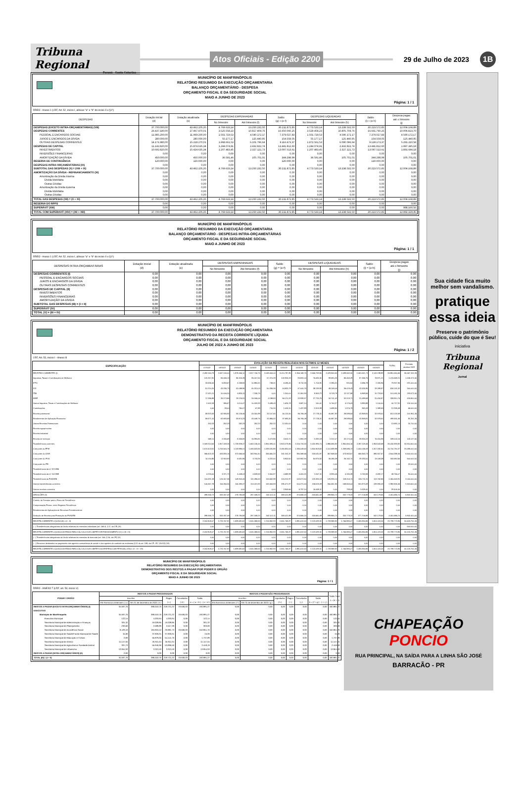Tribuna Regional
Paraná - Santa Catarina
Atos Oficiais - Edição 2200
29 de Julho de 2023
1B
MUNICÍPIO DE MANFRINÓPOLIS
RELATÓRIO RESUMIDO DA EXECUÇÃO ORÇAMENTARIA
BALANÇO ORÇAMENTÁRIO - DESPESA
ORÇAMENTO FISCAL E DA SEGURIDADE SOCIAL
MAIO A JUNHO DE 2023
Página: 1 / 1
RREO - Anexo 1 (LRF, Art. 52, inciso I, alíneas "a" e "b" do inciso II e §1º)
| DESPESAS | Dotação inicial (d) | Dotação atualizada (e) | DESPESAS EMPENHADAS | | Saldo (g) = (e-f) | DESPESAS LIQUIDADAS | | Saldo (i) = (e-h) | Despesa pagas até o bimestre (j) |
| --- | --- | --- | --- | --- | --- | --- | --- | --- | --- |
| | | | No bimestre | Até bimestre (f) | | No bimestre | Até bimestre (h) | | |
| DESPESAS (EXCETO INTRA-ORÇAMENTÁRIAS) (VIII) | 37.700.000,00 | 43.462.105,35 | 4.769.633,14 | 13.250.232,50 | 30.211.872,85 | 4.773.533,14 | 13.238.532,50 | 30.223.572,85 | 12.004.168,89 |
| DESPESAS CORRENTES | 26.437.180,00 | 27.467.470,01 | 3.525.558,23 | 10.817.409,76 | 16.650.060,25 | 3.529.458,23 | 10.805.709,76 | 16.661.760,25 | 10.006.823,70 |
| PESSOAL E ENCARGOS SOCIAIS | 11.985.200,00 | 11.969.200,00 | 1.501.719,53 | 4.590.172,17 | 7.379.027,83 | 1.501.719,53 | 4.590.172,17 | 7.379.027,83 | 4.590.172,17 |
| JUROS E ENCARGOS DA DÍVIDA | 280.000,00 | 280.000,00 | 55.177,17 | 125.440,95 | 154.559,05 | 55.177,17 | 125.440,95 | 154.559,05 | 125.440,95 |
| OUTRAS DESPESAS CORRENTES | 14.171.980,00 | 15.218.270,01 | 1.968.661,53 | 6.101.796,64 | 9.116.473,37 | 1.972.561,53 | 6.090.096,64 | 9.128.173,37 | 5.291.210,58 |
| DESPESAS DE CAPITAL | 11.142.820,00 | 15.874.635,34 | 1.244.074,91 | 2.432.822,74 | 13.441.812,60 | 1.244.074,91 | 2.432.822,74 | 13.441.812,60 | 1.997.345,19 |
| INVESTIMENTOS | 10.692.820,00 | 15.424.635,34 | 1.207.483,45 | 2.327.121,73 | 13.097.513,61 | 1.207.483,45 | 2.327.121,73 | 13.097.513,61 | 1.891.644,18 |
| INVERSÕES FINANCEIRAS | 0,00 | 0,00 | 0,00 | 0,00 | 0,00 | 0,00 | 0,00 | 0,00 | 0,00 |
| AMORTIZAÇÃO DA DÍVIDA | 450.000,00 | 450.000,00 | 36.591,46 | 105.701,01 | 344.298,99 | 36.591,46 | 105.701,01 | 344.298,99 | 105.701,01 |
| RESERVA DE CONTINGÊNCIA | 120.000,00 | 120.000,00 | 0,00 | 0,00 | 120.000,00 | 0,00 | 0,00 | 120.000,00 | 0,00 |
| DESPESAS INTRA-ORÇAMENTÁRIAS (IX) | 0,00 | 0,00 | 0,00 | 0,00 | 0,00 | 0,00 | 0,00 | 0,00 | 0,00 |
| SUBTOTAL DAS DESPESAS (X) = (VIII + IX) | 37.700.000,00 | 43.462.105,35 | 4.769.633,14 | 13.250.232,50 | 30.211.872,85 | 4.773.533,14 | 13.238.532,50 | 30.223.572,85 | 12.004.168,89 |
| AMORTIZAÇÃO DA DÍVIDA - REFINANCIAMENTO (XI) | 0,00 | 0,00 | 0,00 | 0,00 | 0,00 | 0,00 | 0,00 | 0,00 | 0,00 |
| Amortização da Dívida Interna | 0,00 | 0,00 | 0,00 | 0,00 | 0,00 | 0,00 | 0,00 | 0,00 | 0,00 |
| Dívida Mobiliária | 0,00 | 0,00 | 0,00 | 0,00 | 0,00 | 0,00 | 0,00 | 0,00 | 0,00 |
| Outras Dívidas | 0,00 | 0,00 | 0,00 | 0,00 | 0,00 | 0,00 | 0,00 | 0,00 | 0,00 |
| Amortização da Dívida Externa | 0,00 | 0,00 | 0,00 | 0,00 | 0,00 | 0,00 | 0,00 | 0,00 | 0,00 |
| Dívida Mobiliária | 0,00 | 0,00 | 0,00 | 0,00 | 0,00 | 0,00 | 0,00 | 0,00 | 0,00 |
| Outras Dívidas | 0,00 | 0,00 | 0,00 | 0,00 | 0,00 | 0,00 | 0,00 | 0,00 | 0,00 |
| TOTAL DAS DESPESAS (XII) = (X + XI) | 37.700.000,00 | 43.462.105,35 | 4.769.633,14 | 13.250.232,50 | 30.211.872,85 | 4.773.533,14 | 13.238.532,50 | 30.223.572,85 | 12.004.168,89 |
| RESERVA DO RPPS | 0,00 | 0,00 | 0,00 | 0,00 | 0,00 | 0,00 | 0,00 | 0,00 | 0,00 |
| SUPERÁVIT (XIII) | 0,00 | 0,00 | 0,00 | 0,00 | 0,00 | 0,00 | 0,00 | 0,00 | 988.160,56 |
| TOTAL COM SUPERAVIT (XIV) = (XII + XIII) | 37.700.000,00 | 43.462.105,35 | 4.769.633,14 | 13.250.232,50 | 30.211.872,85 | 4.773.533,14 | 13.238.532,50 | 30.223.572,85 | 12.992.329,45 |
MUNICÍPIO DE MANFRINÓPOLIS
RELATÓRIO RESUMIDO DA EXECUÇÃO ORÇAMENTARIA
BALANÇO ORÇAMENTÁRIO - DESPESAS INTRA-ORÇAMENTÁRIAS
ORÇAMENTO FISCAL E DA SEGURIDADE SOCIAL
MAIO A JUNHO DE 2023
Página: 1 / 1
RREO - Anexo 1 (LRF, Art. 52, inciso I, alíneas "a" e "b" do inciso II e §1º)
| DESPESAS INTRA-ORÇAMENTÁRIAS | Dotação inicial (d) | Dotação atualizada (e) | DESPESAS EMPENHADAS | | Saldo (g) = (e-f) | DESPESAS LIQUIDADAS | | Saldo (i) = (e-h) | Despesa pagas até o bimestre (j) |
| --- | --- | --- | --- | --- | --- | --- | --- | --- | --- |
| | | | No bimestre | Até bimestre (f) | | No bimestre | Até bimestre (h) | | |
| DESPESAS CORRENTES (I) | 0,00 | 0,00 | 0,00 | 0,00 | 0,00 | 0,00 | 0,00 | 0,00 | 0,00 |
| PESSOAL E ENCARGOS SOCIAIS | 0,00 | 0,00 | 0,00 | 0,00 | 0,00 | 0,00 | 0,00 | 0,00 | 0,00 |
| JUROS E ENCARGOS DA DÍVIDA | 0,00 | 0,00 | 0,00 | 0,00 | 0,00 | 0,00 | 0,00 | 0,00 | 0,00 |
| OUTRAS DESPESAS CORRENTES | 0,00 | 0,00 | 0,00 | 0,00 | 0,00 | 0,00 | 0,00 | 0,00 | 0,00 |
| DESPESAS DE CAPITAL (II) | 0,00 | 0,00 | 0,00 | 0,00 | 0,00 | 0,00 | 0,00 | 0,00 | 0,00 |
| INVESTIMENTOS | 0,00 | 0,00 | 0,00 | 0,00 | 0,00 | 0,00 | 0,00 | 0,00 | 0,00 |
| INVERSÕES FINANCEIRAS | 0,00 | 0,00 | 0,00 | 0,00 | 0,00 | 0,00 | 0,00 | 0,00 | 0,00 |
| AMORTIZAÇÃO DA DÍVIDA | 0,00 | 0,00 | 0,00 | 0,00 | 0,00 | 0,00 | 0,00 | 0,00 | 0,00 |
| SUBTOTAL DAS DESPESAS (III) = (I + II) | 0,00 | 0,00 | 0,00 | 0,00 | 0,00 | 0,00 | 0,00 | 0,00 | 0,00 |
| SUPERÁVIT (IV) | 0,00 | 0,00 | 0,00 | 0,00 | 0,00 | 0,00 | 0,00 | 0,00 | 0,00 |
| TOTAL (V) = (III + IV) | 0,00 | 0,00 | 0,00 | 0,00 | 0,00 | 0,00 | 0,00 | 0,00 | 0,00 |
MUNICÍPIO DE MANFRINÓPOLIS
RELATÓRIO RESUMIDO DA EXECUÇÃO ORÇAMENTARIA
DEMONSTRATIVO DA RECEITA CORRENTE LÍQUIDA
ORÇAMENTO FISCAL E DA SEGURIDADE SOCIAL
JULHO DE 2022 A JUNHO DE 2023
Página: 1 / 2
LRF, Art. 53, inciso I - Anexo III
| ESPECIFICAÇÃO | EVOLUÇÃO DA RECEITA REALIZADA NOS ÚLTIMOS 12 MESES | | | | | | | | | | | | TOTAL | Previsão atualiza 2023 |
| --- | --- | --- | --- | --- | --- | --- | --- | --- | --- | --- | --- | --- | --- | --- |
| | 07/2022 | 08/2022 | 09/2022 | 10/2022 | 11/2022 | 12/2022 | 01/2023 | 02/2023 | 03/2023 | 04/2023 | 05/2023 | 06/2023 | | |
| RECEITAS CORRENTES (I) | 2.492.164,79 | 2.057.105,00 | 1.878.466,10 | 1.817.706,75 | 2.048.054,04 | 3.010.787,85 | 2.256.168,76 | 2.556.759,80 | 2.029.844,64 | 2.099.662,30 | 2.461.541,73 | 2.143.198,89 | 26.851.460,65 | 36.467.151,26 |
| Impostos, Taxas e Contribuições de Melhoria | 122.257,81 | 84.636,13 | 86.315,28 | 95.207,64 | 57.370,29 | 109.926,23 | 93.591,04 | 76.084,31 | 99.590,23 | 85.463,29 | 87.355,75 | 78.871,21 | 1.076.669,21 | 1.245.472,40 |
| IPTU | 33.696,44 | 5.833,67 | 4.158,84 | 10.884,41 | 738,41 | 6.096,44 | 8.712,25 | 1.706,91 | 2.286,31 | 920,54 | 2.586,78 | 2.326,96 | 79.947,96 | 221.000,00 |
| ISS | 51.210,20 | 43.235,73 | 51.088,95 | 40.313,03 | 50.335,26 | 44.833,79 | 47.000,75 | 38.139,92 | 48.148,44 | 36.019,43 | 42.525,95 | 33.289,87 | 526.141,32 | 300.000,00 |
| ITBI | 17.621,11 | 10.006,20 | 6.826,11 | 7.245,75 | 0,00 | 1.200,00 | 11.361,93 | 8.363,72 | 8.709,79 | 12.127,58 | 6.869,56 | 10.719,51 | 101.051,26 | 192.572,40 |
| IRRF | 17.286,88 | 25.173,86 | 19.126,91 | 26.346,06 | 4.198,53 | 56.170,22 | 22.928,97 | 27.733,75 | 34.701,42 | 32.219,71 | 31.489,58 | 31.434,87 | 328.810,76 | 415.800,00 |
| Outros Impostos, Taxas e Contribuições de Melhoria | 2.443,18 | 386,67 | 5.114,47 | 10.418,39 | 2.098,09 | 1.625,78 | 3.587,14 | 140,01 | 5.744,27 | 4.176,03 | 3.883,88 | 1.100,00 | 40.717,91 | 116.100,00 |
| Contribuições | 0,00 | 28,00 | 750,07 | 67,88 | 710,24 | 1.034,10 | 1.437,89 | 2.203,39 | 1.698,50 | 1.976,79 | 962,09 | 1.389,53 | 12.258,48 | 66.000,00 |
| Receita patrimonial | 59.923,33 | 62.945,92 | 54.126,46 | 44.300,98 | 32.107,64 | 50.113,30 | 36.765,08 | 27.725,11 | 40.687,92 | 28.598,53 | 42.859,81 | 32.978,51 | 513.132,59 | 101.951,26 |
| Rendimentos de Aplicação Financeira | 59.671,10 | 62.693,69 | 53.874,23 | 44.048,75 | 31.855,42 | 37.693,30 | 36.765,08 | 27.725,11 | 40.687,92 | 28.598,53 | 42.859,81 | 32.978,51 | 499.451,45 | 81.251,26 |
| Outras Receitas Patrimoniais | 252,23 | 252,23 | 252,23 | 252,23 | 252,22 | 12.420,00 | 0,00 | 0,00 | 0,00 | 0,00 | 0,00 | 0,00 | 13.681,14 | 20.700,00 |
| Receita agropecuária | 0,00 | 0,00 | 0,00 | 0,00 | 0,00 | 0,00 | 0,00 | 0,00 | 0,00 | 0,00 | 0,00 | 0,00 | 0,00 | 0,00 |
| Receita industrial | 0,00 | 0,00 | 0,00 | 0,00 | 0,00 | 0,00 | 0,00 | 0,00 | 0,00 | 0,00 | 0,00 | 0,00 | 0,00 | 0,00 |
| Receita de serviços | 669,11 | 2.245,69 | 8.345,82 | 15.994,81 | 3.472,86 | 3.524,70 | 1.853,29 | 2.282,18 | 2.212,07 | 32.170,44 | 39.815,22 | 76.415,96 | 189.002,15 | 143.127,60 |
| Transferências correntes | 2.309.314,54 | 1.907.249,26 | 1.728.928,47 | 1.662.135,44 | 1.954.393,01 | 2.843.279,86 | 2.116.724,32 | 2.431.995,70 | 1.885.655,92 | 1.950.654,16 | 2.287.119,46 | 1.953.543,68 | 25.030.993,82 | 34.910.600,00 |
| Cota parte do FPM | 1.674.403,51 | 1.216.544,75 | 1.119.886,01 | 1.065.533,65 | 1.339.181,85 | 2.080.820,06 | 1.335.008,62 | 1.800.909,52 | 1.101.698,98 | 1.259.585,72 | 1.400.035,09 | 1.307.182,61 | 16.700.790,37 | 23.485.000,00 |
| Cota parte do ICMS | 365.602,22 | 433.825,16 | 372.666,06 | 362.900,40 | 346.660,22 | 341.241,37 | 390.368,65 | 318.030,97 | 357.568,53 | 373.963,57 | 455.553,73 | 385.907,57 | 4.504.288,45 | 6.500.000,00 |
| Cota parte do IPVA | 10.016,85 | 12.943,93 | 6.631,85 | 3.743,25 | 6.222,40 | 5.843,50 | 142.962,90 | 50.875,52 | 36.086,28 | 26.162,70 | 29.183,00 | 13.008,38 | 343.680,56 | 500.000,00 |
| Cota parte do ITR | 0,00 | 0,00 | 0,00 | 0,00 | 0,00 | 0,00 | 0,00 | 0,00 | 0,00 | 0,00 | 0,00 | 0,00 | 0,00 | 22.000,00 |
| Transferências da LC 87/1996 | 0,00 | 0,00 | 0,00 | 0,00 | 0,00 | 0,00 | 0,00 | 0,00 | 0,00 | 0,00 | 0,00 | 0,00 | 0,00 | 0,00 |
| Transferências da LC 61/1989 | 4.233,00 | 3.371,72 | 4.448,03 | 4.539,59 | 3.300,97 | 4.689,99 | 4.441,21 | 3.167,11 | 3.925,05 | 4.184,39 | 3.762,84 | 4.692,17 | 48.756,07 | 90.000,00 |
| Transferências do FUNDEB | 114.491,18 | 124.307,36 | 108.903,05 | 111.396,63 | 115.562,98 | 115.212,97 | 143.671,50 | 122.494,19 | 125.925,14 | 118.204,74 | 136.711,31 | 113.762,86 | 1.450.643,91 | 2.000.000,00 |
| Outras transferências correntes | 140.567,78 | 116.256,34 | 116.393,47 | 114.021,92 | 143.464,59 | 295.471,97 | 100.271,44 | 136.518,39 | 260.451,94 | 168.553,04 | 261.873,49 | 128.990,09 | 1.982.834,46 | 2.313.600,00 |
| Outras receitas correntes | 0,00 | 0,00 | 0,00 | 0,00 | 0,00 | 2.909,66 | 5.797,14 | 16.469,11 | 0,00 | 799,09 | 3.429,40 | 0,00 | 29.404,40 | 0,00 |
| DEDUÇÕES (II) | 289.355,72 | 333.337,09 | 278.784,58 | 287.348,22 | 342.101,11 | 359.021,88 | 374.556,23 | 434.660,49 | 299.855,72 | 332.779,23 | 377.706,88 | 342.179,55 | 4.051.686,70 | 5.842.400,00 |
| Contrib. do Servidor para o Plano de Previdência | 0,00 | 0,00 | 0,00 | 0,00 | 0,00 | 0,00 | 0,00 | 0,00 | 0,00 | 0,00 | 0,00 | 0,00 | 0,00 | 0,00 |
| Compensação Financ. entre Regimes Previdência | 0,00 | 0,00 | 0,00 | 0,00 | 0,00 | 0,00 | 0,00 | 0,00 | 0,00 | 0,00 | 0,00 | 0,00 | 0,00 | 0,00 |
| Rendimentos de Aplicações de Recursos Previdenciários | 0,00 | 0,00 | 0,00 | 0,00 | 0,00 | 0,00 | 0,00 | 0,00 | 0,00 | 0,00 | 0,00 | 0,00 | 0,00 | 0,00 |
| Dedução de Receita para Formação do FUNDEB | 289.355,72 | 333.337,09 | 278.784,58 | 287.348,22 | 342.101,11 | 359.021,88 | 374.556,23 | 434.660,49 | 299.855,72 | 332.779,23 | 377.706,88 | 342.179,55 | 4.051.686,70 | 5.842.400,00 |
| RECEITA CORRENTE LÍQUIDA (III) = (I - II) | 2.202.809,07 | 1.723.767,91 | 1.599.681,52 | 1.530.358,53 | 1.705.952,93 | 2.651.765,97 | 1.881.612,53 | 2.122.099,31 | 1.729.988,92 | 1.766.883,07 | 2.083.834,85 | 1.801.019,34 | 22.799.773,95 | 30.624.751,26 |
| ( - ) Transferências obrigatórias da União relativas às emendas individuais (art. 166-A, § 1º, da CF) (IV) | 0,00 | 0,00 | 0,00 | 0,00 | 0,00 | 0,00 | 0,00 | 0,00 | 0,00 | 0,00 | 0,00 | 0,00 | 0,00 | 500.000,00 |
| RECEITA CORRENTE LÍQUIDA AJUSTADA PARA CÁLCULO DOS LIMITES DE ENDIVIDAMENTO (V) = (III - IV) | 2.202.809,07 | 1.723.767,91 | 1.599.681,52 | 1.530.358,53 | 1.705.952,93 | 2.651.765,97 | 1.881.612,53 | 2.122.099,31 | 1.729.988,92 | 1.766.883,07 | 2.083.834,85 | 1.801.019,34 | 22.799.773,95 | 30.124.751,26 |
| ( - ) Transferências obrigatórias da União relativas às emendas de bancada (art. 166, § 16, da CF) (VI) | 0,00 | 0,00 | 0,00 | 0,00 | 0,00 | 0,00 | 0,00 | 0,00 | 0,00 | 0,00 | 0,00 | 0,00 | 0,00 | 0,00 |
| ( - ) Recursos destinados ao pagamento dos agentes comunitários de saúde e dos agentes de combate às endemias (§ 11 do art. 198, da CF - EC 120/22) (VII) | 0,00 | 0,00 | 0,00 | 0,00 | 0,00 | 0,00 | 0,00 | 0,00 | 0,00 | 0,00 | 0,00 | 0,00 | 0,00 | 0,00 |
| RECEITA CORRENTE LÍQUIDA AJUSTADA PARA CÁLCULO DOS LIMITES DA DESPESA COM PESSOAL (VIII) = (V - VI - VII) | 2.202.809,07 | 1.723.767,91 | 1.599.681,52 | 1.530.358,53 | 1.705.952,93 | 2.651.765,97 | 1.881.612,53 | 2.122.099,31 | 1.729.988,92 | 1.766.883,07 | 2.083.834,85 | 1.801.019,34 | 22.799.773,95 | 30.124.751,26 |
MUNICÍPIO DE MANFRINÓPOLIS
RELATÓRIO RESUMIDO DA EXECUÇÃO ORÇAMENTARIA
DEMONSTRATIVO DOS RESTOS A PAGAR POR PODER E ORGÃO
ORÇAMENTO FISCAL E DA SEGURIDADE SOCIAL
MAIO A JUNHO DE 2023
Página: 1 / 1
RREO - ANEXO 7 (LRF, art. 53, inciso V)
| PODER / ORGÃO | RESTOS A PAGAR PROCESSADOS | | | | | RESTOS A PAGAR NÃO PROCESSADOS | | | | | | Saldo Total L = (e + k) |
| --- | --- | --- | --- | --- | --- | --- | --- | --- | --- | --- | --- | --- |
| | Inscritos | | Pagos ( c ) | Cancelados ( d ) | Saldo e = ( a + b ) - ( c + d ) | Inscritos | | Liquidados ( h ) | Pagos ( i ) | Cancelados ( j ) | Saldo k = ( f + g ) - ( i + j ) | |
| | Em Exercícios Anteriores ( a ) | Em 31 de dezembro de 2022 ( b ) | | | | Em Exercícios Anteriores ( f ) | Em 31 de dezembro de 2022 ( g ) | | | | | |
| RESTOS A PAGAR (EXCETO INTRAORÇAMENTÁRIOS) (I) | 34.597,76 | 386.510,76 | 218.721,22 | 19.506,03 | 182.881,27 | 0,00 | 0,00 | 0,00 | 0,00 | 0,00 | 0,00 | 182.881,27 |
| EXECUTIVO | | | | | | | | | | | | |
| Município de Manfrinópolis | 34.597,76 | 386.510,76 | 218.721,22 | 19.506,03 | 182.881,27 | 0,00 | 0,00 | 0,00 | 0,00 | 0,00 | 0,00 | 182.881,27 |
| Executivo Municipal | 122,14 | 4.203,94 | 4.203,94 | 0,00 | 122,14 | 0,00 | 0,00 | 0,00 | 0,00 | 0,00 | 0,00 | 122,14 |
| Secretaria Municipal de Administração e Finanças | 301,32 | 16.028,85 | 16.028,85 | 0,00 | 301,32 | 0,00 | 0,00 | 0,00 | 0,00 | 0,00 | 0,00 | 301,32 |
| Secretaria Municipal de Planejamento | 230,50 | 2.589,89 | 2.517,39 | 0,00 | 303,00 | 0,00 | 0,00 | 0,00 | 0,00 | 0,00 | 0,00 | 303,00 |
| Secretaria Municipal de Assistência Social | 8.429,10 | 184.810,42 | 20.881,73 | 19.506,03 | 152.851,76 | 0,00 | 0,00 | 0,00 | 0,00 | 0,00 | 0,00 | 152.851,76 |
| Secretaria Municipal de Saúde/Fundo Municipal de Saúde | 15,00 | 37.826,01 | 37.826,01 | 0,00 | 15,00 | 0,00 | 0,00 | 0,00 | 0,00 | 0,00 | 0,00 | 15,00 |
| Secretaria Municipal de Educação e Cultura | 0,00 | 55.879,65 | 54.141,76 | 0,00 | 1.737,89 | 0,00 | 0,00 | 0,00 | 0,00 | 0,00 | 0,00 | 1.737,89 |
| Secretaria Municipal de Interior | 11.147,04 | 25.911,64 | 25.911,64 | 0,00 | 11.147,04 | 0,00 | 0,00 | 0,00 | 0,00 | 0,00 | 0,00 | 11.147,04 |
| Secretaria Municipal de Agricultura e Sanidade Animal | 397,73 | 55.946,96 | 53.896,50 | 0,00 | 2.448,19 | 0,00 | 0,00 | 0,00 | 0,00 | 0,00 | 0,00 | 2.448,19 |
| Secretaria Municipal de Urbanismo | 13.954,93 | 3.313,40 | 3.313,40 | 0,00 | 13.954,93 | 0,00 | 0,00 | 0,00 | 0,00 | 0,00 | 0,00 | 13.954,93 |
| RESTOS A PAGAR (INTRA-ORÇAMENTÁRIOS) (II) | 0,00 | 0,00 | 0,00 | 0,00 | 0,00 | 0,00 | 0,00 | 0,00 | 0,00 | 0,00 | 0,00 | 0,00 |
| TOTAL (III) = (I + II) | 34.597,76 | 386.510,76 | 218.721,22 | 19.506,03 | 182.881,27 | 0,00 | 0,00 | 0,00 | 0,00 | 0,00 | 0,00 | 182.881,27 |
Sua cidade fica muito melhor sem vandalismo.
pratique essa ideia
Preserve o patrimônio público, cuide do que é Seu!
iniciativa
Tribuna Regional
Jornal
CHAPEAÇÃO
PONCIO
RUA PRINCIPAL, NA SAÍDA PARA A LINHA SÃO JOSÉ
BARRACÃO - PR